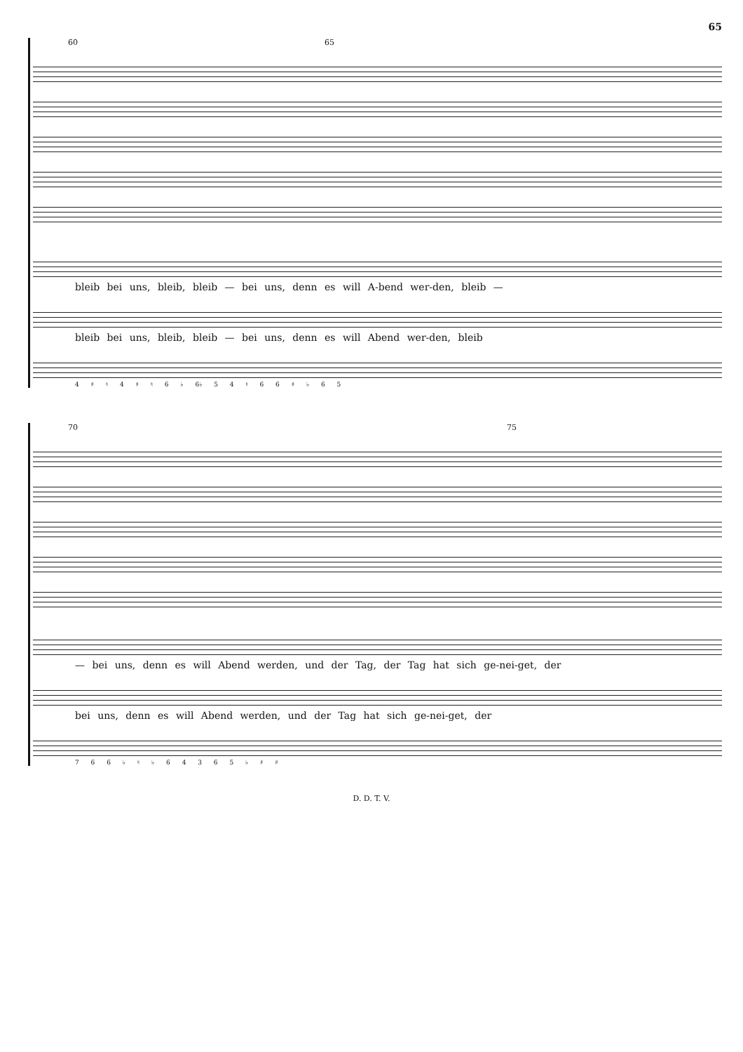65
60 65
bleib bei uns, bleib, bleib — bei uns, denn es will A-bend wer-den, bleib —
bleib bei uns, bleib, bleib — bei uns, denn es will Abend wer-den, bleib
4 ♯ ♮ 4 ♯ ♮ 6 ♭ 6♭ 5 4 ♮ 6 6 ♯ ♭ 6 5
70 75
— bei uns, denn es will Abend werden, und der Tag, der Tag hat sich ge-nei-get, der
bei uns, denn es will Abend werden, und der Tag hat sich ge-nei-get, der
7 6 6 ♭ ♮ ♭ 6 4 3 6 5 ♭ ♯ ♯
D. D. T. V.